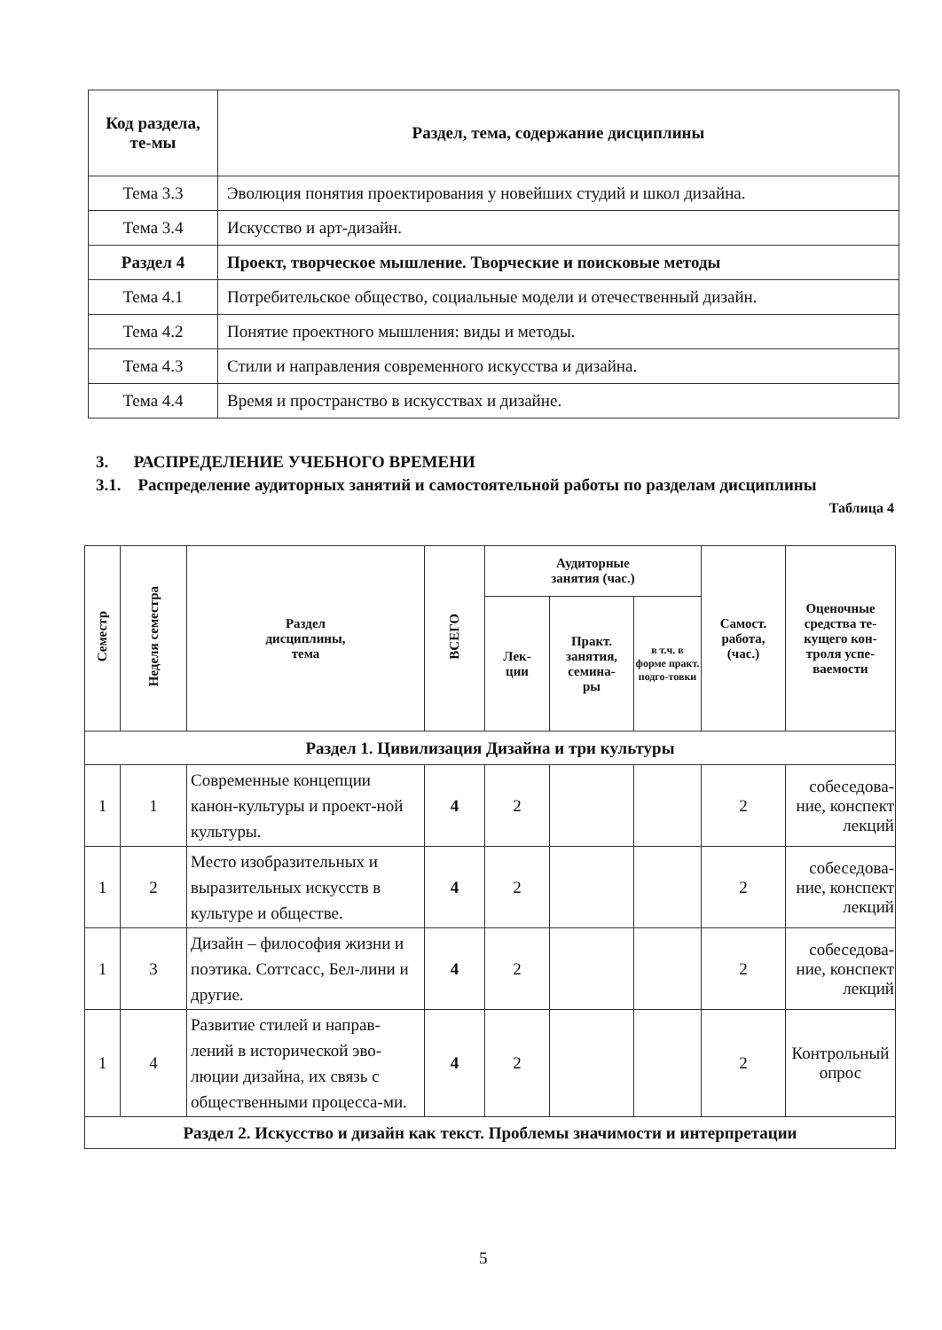| Код раздела, те-мы | Раздел, тема, содержание дисциплины |
| --- | --- |
| Тема 3.3 | Эволюция понятия проектирования у новейших студий и школ дизайна. |
| Тема 3.4 | Искусство и арт-дизайн. |
| Раздел 4 | Проект, творческое мышление. Творческие и поисковые методы |
| Тема 4.1 | Потребительское общество, социальные модели и отечественный дизайн. |
| Тема 4.2 | Понятие проектного мышления: виды и методы. |
| Тема 4.3 | Стили и направления современного искусства и дизайна. |
| Тема 4.4 | Время и пространство в искусствах и дизайне. |
3. РАСПРЕДЕЛЕНИЕ УЧЕБНОГО ВРЕМЕНИ
3.1. Распределение аудиторных занятий и самостоятельной работы по разделам дисциплины
Таблица 4
| Семестр | Неделя семестра | Раздел дисциплины, тема | ВСЕГО | Аудиторные занятия (час.) | | | Самост. работа, (час.) | Оценочные средства те-кущего кон-троля успе-ваемости |
| --- | --- | --- | --- | --- | --- | --- | --- | --- |
| | | | | Лек- ции | Практ. занятия, семина- ры | в т.ч. в форме практ. подго-товки | | |
| Раздел 1. Цивилизация Дизайна и три культуры | | | | | | | | |
| 1 | 1 | Современные концепции канон-культуры и проект-ной культуры. | 4 | 2 | | | 2 | собеседова-ние, конспект лекций |
| 1 | 2 | Место изобразительных и выразительных искусств в культуре и обществе. | 4 | 2 | | | 2 | собеседова-ние, конспект лекций |
| 1 | 3 | Дизайн – философия жизни и поэтика. Соттсасс, Бел-лини и другие. | 4 | 2 | | | 2 | собеседова-ние, конспект лекций |
| 1 | 4 | Развитие стилей и направ-лений в исторической эво-люции дизайна, их связь с общественными процесса-ми. | 4 | 2 | | | 2 | Контрольный опрос |
| Раздел 2. Искусство и дизайн как текст. Проблемы значимости и интерпретации | | | | | | | | |
5